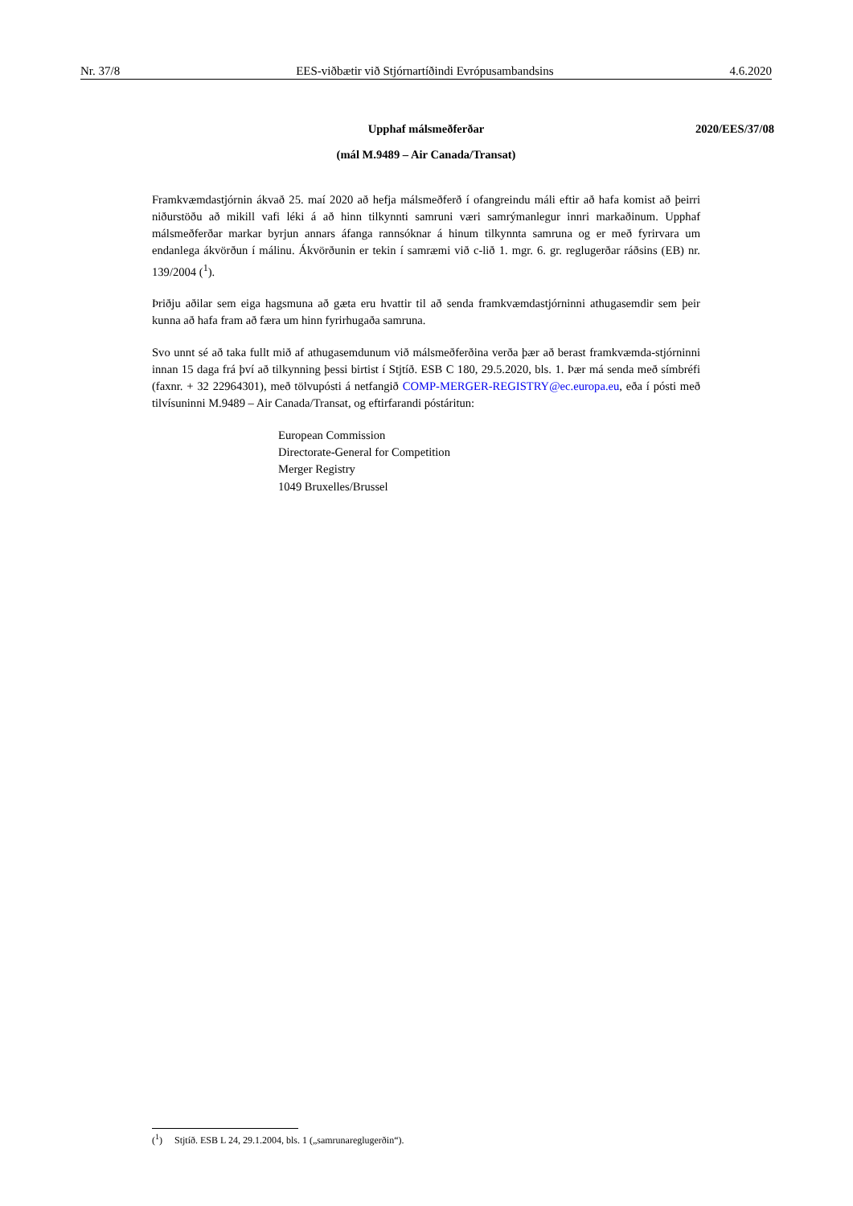Nr. 37/8 EES-viðbætir við Stjórnartíðindi Evrópusambandsins 4.6.2020
Upphaf málsmeðferðar 2020/EES/37/08
(mál M.9489 – Air Canada/Transat)
Framkvæmdastjórnin ákvað 25. maí 2020 að hefja málsmeðferð í ofangreindu máli eftir að hafa komist að þeirri niðurstöðu að mikill vafi léki á að hinn tilkynnti samruni væri samrýmanlegur innri markaðinum. Upphaf málsmeðferðar markar byrjun annars áfanga rannsóknar á hinum tilkynnta samruna og er með fyrirvara um endanlega ákvörðun í málinu. Ákvörðunin er tekin í samræmi við c-lið 1. mgr. 6. gr. reglugerðar ráðsins (EB) nr. 139/2004 (<sup>1</sup>).
Þriðju aðilar sem eiga hagsmuna að gæta eru hvattir til að senda framkvæmdastjórninni athugasemdir sem þeir kunna að hafa fram að færa um hinn fyrirhugaða samruna.
Svo unnt sé að taka fullt mið af athugasemdunum við málsmeðferðina verða þær að berast framkvæmda-stjórninni innan 15 daga frá því að tilkynning þessi birtist í Stjtíð. ESB C 180, 29.5.2020, bls. 1. Þær má senda með símbréfi (faxnr. + 32 22964301), með tölvupósti á netfangið COMP-MERGER-REGISTRY@ec.europa.eu, eða í pósti með tilvísuninni M.9489 – Air Canada/Transat, og eftirfarandi póstáritun:
European Commission
Directorate-General for Competition
Merger Registry
1049 Bruxelles/Brussel
(<sup>1</sup>) Stjtíð. ESB L 24, 29.1.2004, bls. 1 („samrunareglugerðin“).